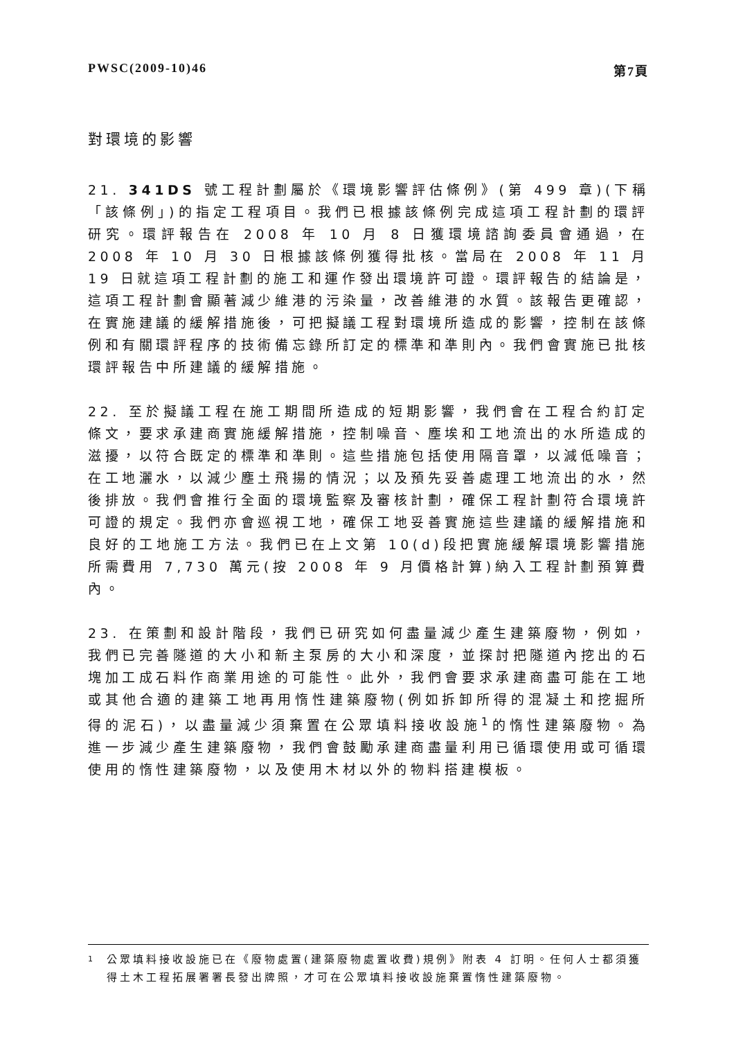PWSC(2009-10)46 第7頁
對環境的影響
21. 341DS 號工程計劃屬於《環境影響評估條例》(第 499 章)(下稱「該條例」)的指定工程項目。我們已根據該條例完成這項工程計劃的環評研究。環評報告在 2008 年 10 月 8 日獲環境諮詢委員會通過，在 2008 年 10 月 30 日根據該條例獲得批核。當局在 2008 年 11 月 19 日就這項工程計劃的施工和運作發出環境許可證。環評報告的結論是，這項工程計劃會顯著減少維港的污染量，改善維港的水質。該報告更確認，在實施建議的緩解措施後，可把擬議工程對環境所造成的影響，控制在該條例和有關環評程序的技術備忘錄所訂定的標準和準則內。我們會實施已批核環評報告中所建議的緩解措施。
22. 至於擬議工程在施工期間所造成的短期影響，我們會在工程合約訂定條文，要求承建商實施緩解措施，控制噪音、塵埃和工地流出的水所造成的滋擾，以符合既定的標準和準則。這些措施包括使用隔音罩，以減低噪音；在工地灑水，以減少塵土飛揚的情況；以及預先妥善處理工地流出的水，然後排放。我們會推行全面的環境監察及審核計劃，確保工程計劃符合環境許可證的規定。我們亦會巡視工地，確保工地妥善實施這些建議的緩解措施和良好的工地施工方法。我們已在上文第 10(d)段把實施緩解環境影響措施所需費用 7,730 萬元(按 2008 年 9 月價格計算)納入工程計劃預算費內。
23. 在策劃和設計階段，我們已研究如何盡量減少產生建築廢物，例如，我們已完善隧道的大小和新主泵房的大小和深度，並探討把隧道內挖出的石塊加工成石料作商業用途的可能性。此外，我們會要求承建商盡可能在工地或其他合適的建築工地再用惰性建築廢物(例如拆卸所得的混凝土和挖掘所得的泥石)，以盡量減少須棄置在公眾填料接收設施<sup>1</sup>的惰性建築廢物。為進一步減少產生建築廢物，我們會鼓勵承建商盡量利用已循環使用或可循環使用的惰性建築廢物，以及使用木材以外的物料搭建模板。
<sup>1</sup> 公眾填料接收設施已在《廢物處置(建築廢物處置收費)規例》附表 4 訂明。任何人士都須獲得土木工程拓展署署長發出牌照，才可在公眾填料接收設施棄置惰性建築廢物。